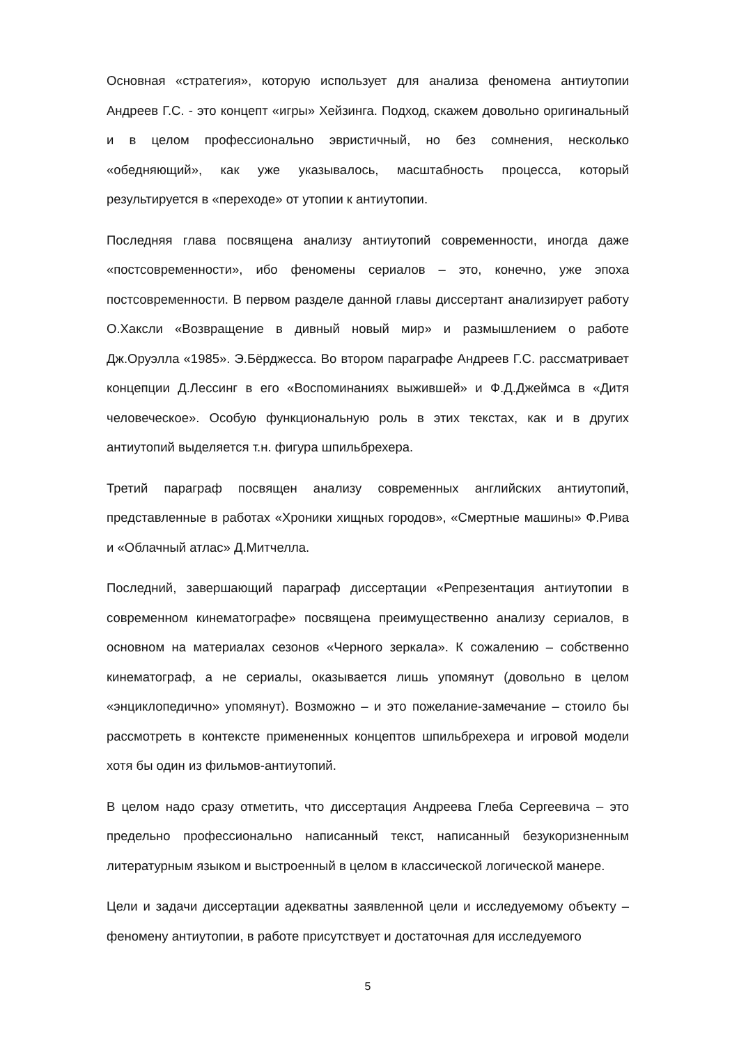Основная «стратегия», которую использует для анализа феномена антиутопии Андреев Г.С. - это концепт «игры» Хейзинга. Подход, скажем довольно оригинальный и в целом профессионально эвристичный, но без сомнения, несколько «обедняющий», как уже указывалось, масштабность процесса, который результируется в «переходе» от утопии к антиутопии.
Последняя глава посвящена анализу антиутопий современности, иногда даже «постсовременности», ибо феномены сериалов – это, конечно, уже эпоха постсовременности. В первом разделе данной главы диссертант анализирует работу О.Хаксли «Возвращение в дивный новый мир» и размышлением о работе Дж.Оруэлла «1985». Э.Бёрджесса. Во втором параграфе Андреев Г.С. рассматривает концепции Д.Лессинг в его «Воспоминаниях выжившей» и Ф.Д.Джеймса в «Дитя человеческое». Особую функциональную роль в этих текстах, как и в других антиутопий выделяется т.н. фигура шпильбрехера.
Третий параграф посвящен анализу современных английских антиутопий, представленные в работах «Хроники хищных городов», «Смертные машины» Ф.Рива и «Облачный атлас» Д.Митчелла.
Последний, завершающий параграф диссертации «Репрезентация антиутопии в современном кинематографе» посвящена преимущественно анализу сериалов, в основном на материалах сезонов «Черного зеркала». К сожалению – собственно кинематограф, а не сериалы, оказывается лишь упомянут (довольно в целом «энциклопедично» упомянут). Возможно – и это пожелание-замечание – стоило бы рассмотреть в контексте примененных концептов шпильбрехера и игровой модели хотя бы один из фильмов-антиутопий.
В целом надо сразу отметить, что диссертация Андреева Глеба Сергеевича – это предельно профессионально написанный текст, написанный безукоризненным литературным языком и выстроенный в целом в классической логической манере.
Цели и задачи диссертации адекватны заявленной цели и исследуемому объекту – феномену антиутопии, в работе присутствует и достаточная для исследуемого
5